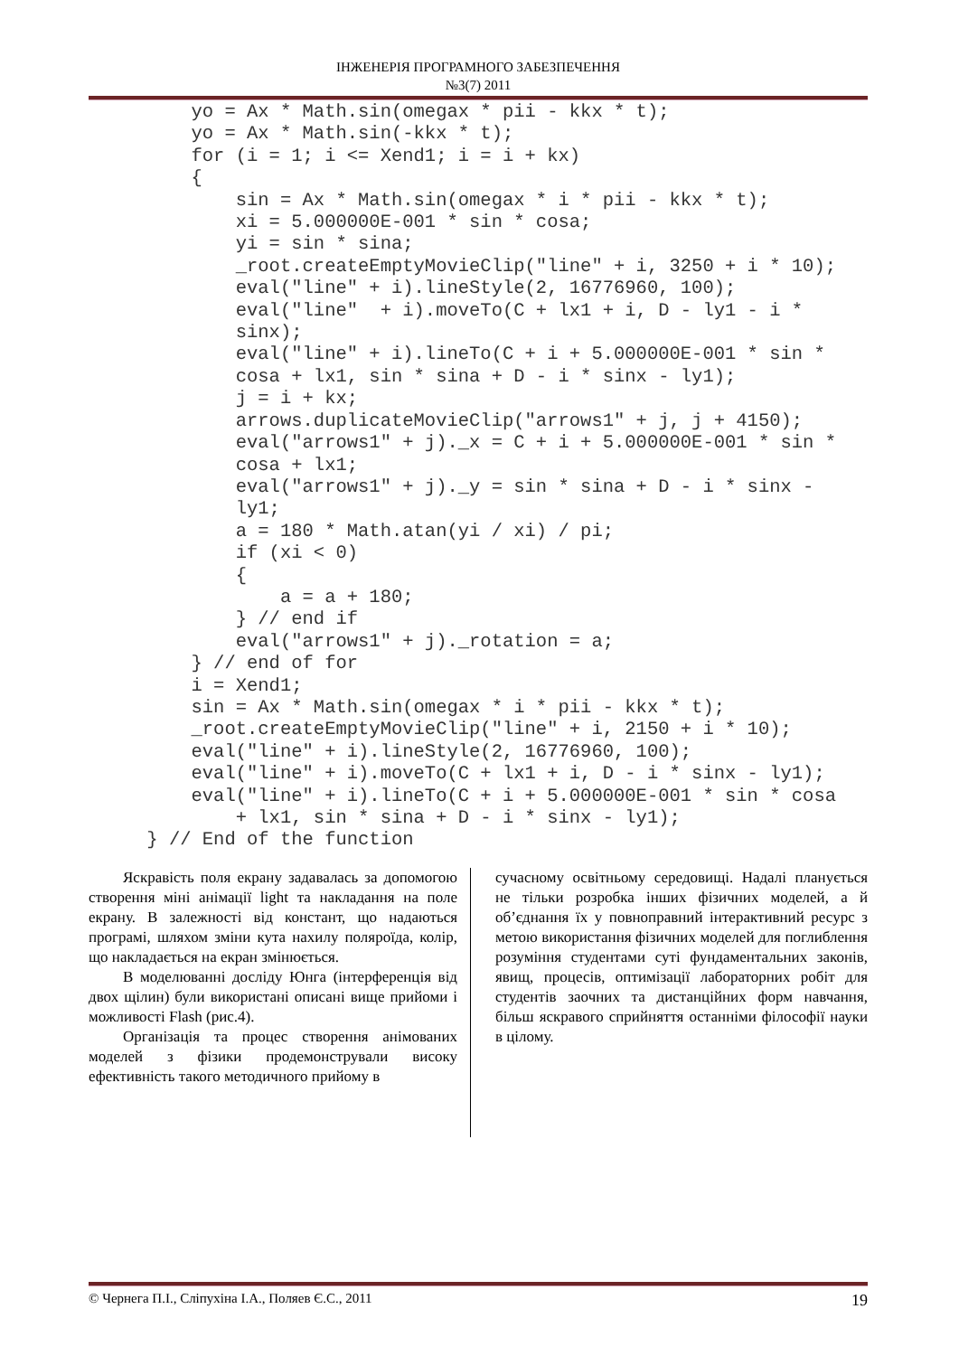ІНЖЕНЕРІЯ ПРОГРАМНОГО ЗАБЕЗПЕЧЕННЯ
№3(7) 2011
     yo = Ax * Math.sin(omegax * pii - kkx * t);
     yo = Ax * Math.sin(-kkx * t);
     for (i = 1; i <= Xend1; i = i + kx)
     {
         sin = Ax * Math.sin(omegax * i * pii - kkx * t);
         xi = 5.000000E-001 * sin * cosa;
         yi = sin * sina;
         _root.createEmptyMovieClip("line" + i, 3250 + i * 10);
         eval("line" + i).lineStyle(2, 16776960, 100);
         eval("line"  + i).moveTo(C + lx1 + i, D - ly1 - i *
         sinx);
         eval("line" + i).lineTo(C + i + 5.000000E-001 * sin *
         cosa + lx1, sin * sina + D - i * sinx - ly1);
         j = i + kx;
         arrows.duplicateMovieClip("arrows1" + j, j + 4150);
         eval("arrows1" + j)._x = C + i + 5.000000E-001 * sin *
         cosa + lx1;
         eval("arrows1" + j)._y = sin * sina + D - i * sinx -
         ly1;
         a = 180 * Math.atan(yi / xi) / pi;
         if (xi < 0)
         {
             a = a + 180;
         } // end if
         eval("arrows1" + j)._rotation = a;
     } // end of for
     i = Xend1;
     sin = Ax * Math.sin(omegax * i * pii - kkx * t);
     _root.createEmptyMovieClip("line" + i, 2150 + i * 10);
     eval("line" + i).lineStyle(2, 16776960, 100);
     eval("line" + i).moveTo(C + lx1 + i, D - i * sinx - ly1);
     eval("line" + i).lineTo(C + i + 5.000000E-001 * sin * cosa
         + lx1, sin * sina + D - i * sinx - ly1);
 } // End of the function
Яскравість поля екрану задавалась за допомогою створення міні анімації light та накладання на поле екрану. В залежності від констант, що надаються програмі, шляхом зміни кута нахилу поляроїда, колір, що накладається на екран змінюється.
В моделюванні досліду Юнга (інтерференція від двох щілин) були використані описані вище прийоми і можливості Flash (рис.4).
Організація та процес створення анімованих моделей з фізики продемонстрували високу ефективність такого методичного прийому в
сучасному освітньому середовищі. Надалі планується не тільки розробка інших фізичних моделей, а й об’єднання їх у повноправний інтерактивний ресурс з метою використання фізичних моделей для поглиблення розуміння студентами суті фундаментальних законів, явищ, процесів, оптимізації лабораторних робіт для студентів заочних та дистанційних форм навчання, більш яскравого сприйняття останніми філософії науки в цілому.
© Чернега П.І., Сліпухіна І.А., Поляев Є.С., 2011 19